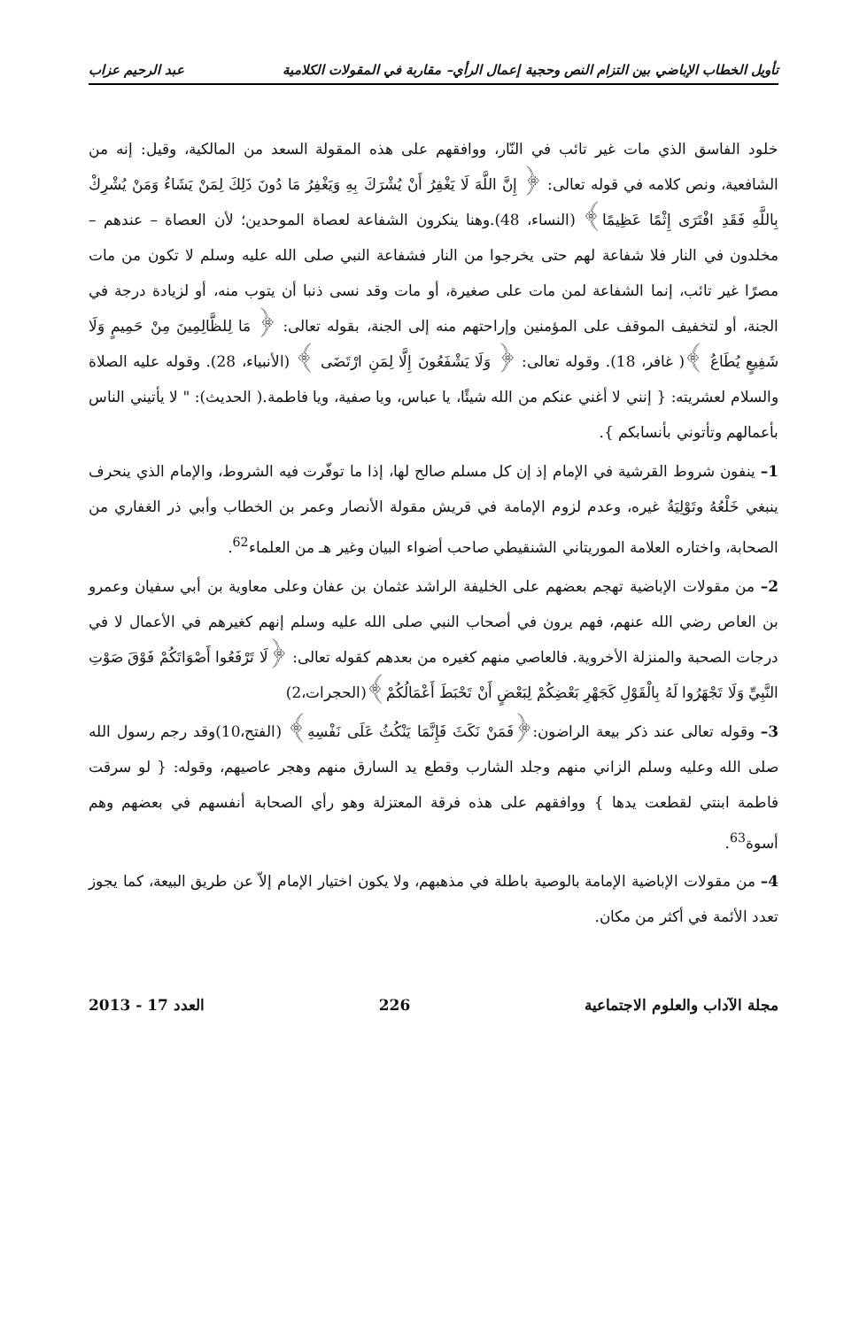تأويل الخطاب الإباضي بين التزام النص وحجية إعمال الرأي– مقاربة في المقولات الكلامية عبد الرحيم عزاب
خلود الفاسق الذي مات غير تائب في النّار، ووافقهم على هذه المقولة السعد من المالكية، وقيل: إنه من الشافعية، ونص كلامه في قوله تعالى: ﴿ إِنَّ اللَّهَ لَا يَغْفِرُ أَنْ يُشْرَكَ بِهِ وَيَغْفِرُ مَا دُونَ ذَلِكَ لِمَنْ يَشَاءُ وَمَنْ يُشْرِكْ بِاللَّهِ فَقَدِ افْتَرَى إِثْمًا عَظِيمًا﴾ (النساء، 48).وهنا ينكرون الشفاعة لعصاة الموحدين؛ لأن العصاة – عندهم – مخلدون في النار فلا شفاعة لهم حتى يخرجوا من النار فشفاعة النبي صلى الله عليه وسلم لا تكون من مات مصرًا غير تائب، إنما الشفاعة لمن مات على صغيرة، أو مات وقد نسى ذنبا أن يتوب منه، أو لزيادة درجة في الجنة، أو لتخفيف الموقف على المؤمنين وإراحتهم منه إلى الجنة، بقوله تعالى: ﴿ مَا لِلظَّالِمِينَ مِنْ حَمِيمٍ وَلَا شَفِيعٍ يُطَاعُ ﴾( غافر، 18). وقوله تعالى: ﴿ وَلَا يَشْفَعُونَ إِلَّا لِمَنِ ارْتَضَى ﴾ (الأنبياء، 28). وقوله عليه الصلاة والسلام لعشريته: { إنني لا أغني عنكم من الله شيئًا، يا عباس، ويا صفية، ويا فاطمة.( الحديث): " لا يأتيني الناس بأعمالهم وتأتوني بأنسابكم }.
1– ينفون شروط القرشية في الإمام إذ إن كل مسلم صالح لها، إذا ما توفّرت فيه الشروط، والإمام الذي ينحرف ينبغي خَلْعُهُ وتَوْلِيَةُ غيره، وعدم لزوم الإمامة في قريش مقولة الأنصار وعمر بن الخطاب وأبي ذر الغفاري من الصحابة، واختاره العلامة الموريتاني الشنقيطي صاحب أضواء البيان وغير هـ من العلماء<sup>62</sup>.
2– من مقولات الإباضية تهجم بعضهم على الخليفة الراشد عثمان بن عفان وعلى معاوية بن أبي سفيان وعمرو بن العاص رضي الله عنهم، فهم يرون في أصحاب النبي صلى الله عليه وسلم إنهم كغيرهم في الأعمال لا في درجات الصحبة والمنزلة الأخروية. فالعاصي منهم كغيره من بعدهم كقوله تعالى: ﴿لَا تَرْفَعُوا أَصْوَاتَكُمْ فَوْقَ صَوْتِ النَّبِيِّ وَلَا تَجْهَرُوا لَهُ بِالْقَوْلِ كَجَهْرِ بَعْضِكُمْ لِبَعْضٍ أَنْ تَحْبَطَ أَعْمَالُكُمْ﴾(الحجرات،2)
3– وقوله تعالى عند ذكر بيعة الراضون:﴿فَمَنْ نَكَثَ فَإِنَّمَا يَنْكُثُ عَلَى نَفْسِهِ﴾ (الفتح،10)وقد رجم رسول الله صلى الله وعليه وسلم الزاني منهم وجلد الشارب وقطع يد السارق منهم وهجر عاصيهم، وقوله: { لو سرقت فاطمة ابنتي لقطعت يدها } ووافقهم على هذه فرقة المعتزلة وهو رأي الصحابة أنفسهم في بعضهم وهم أسوة<sup>63</sup>.
4– من مقولات الإباضية الإمامة بالوصية باطلة في مذهبهم، ولا يكون اختيار الإمام إلاّ عن طريق البيعة، كما يجوز تعدد الأئمة في أكثر من مكان.
مجلة الآداب والعلوم الاجتماعية 226 العدد 17 - 2013